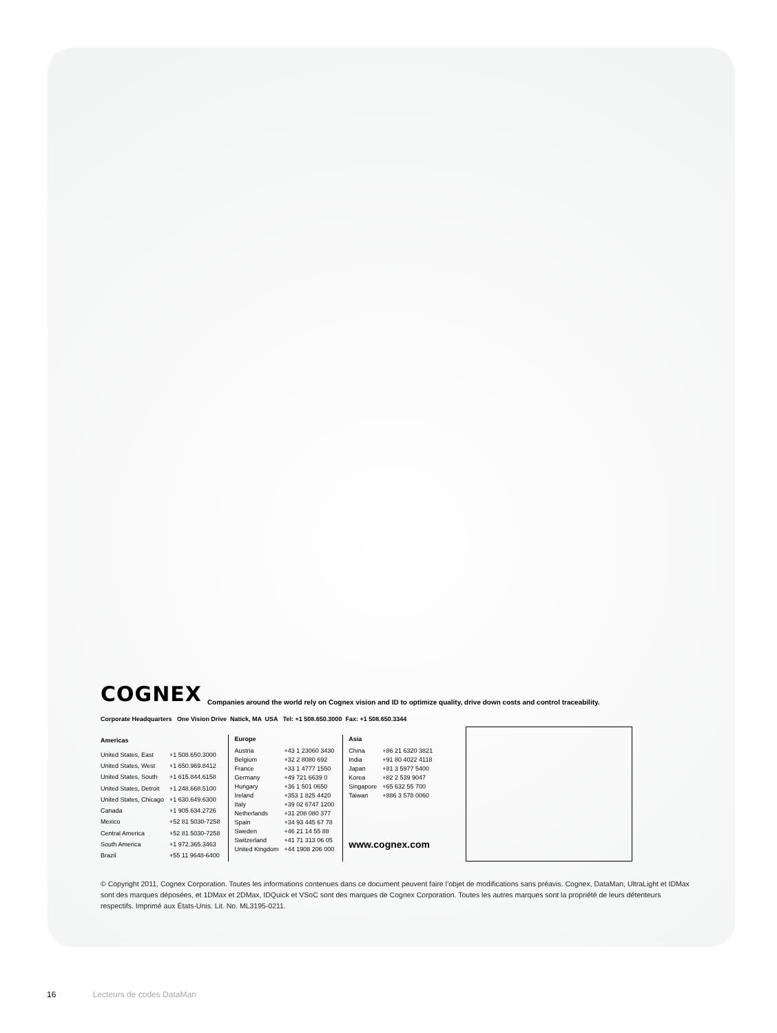COGNEX Companies around the world rely on Cognex vision and ID to optimize quality, drive down costs and control traceability.
Corporate Headquarters One Vision Drive Natick, MA USA Tel: +1 508.650.3000 Fax: +1 508.650.3344
| Americas | |
| --- | --- |
| United States, East | +1 508.650.3000 |
| United States, West | +1 650.969.8412 |
| United States, South | +1 615.844.6158 |
| United States, Detroit | +1 248.668.5100 |
| United States, Chicago | +1 630.649.6300 |
| Canada | +1 905.634.2726 |
| Mexico | +52 81 5030-7258 |
| Central America | +52 81 5030-7258 |
| South America | +1 972.365.3463 |
| Brazil | +55 11 9648-6400 |
| Europe | |
| --- | --- |
| Austria | +43 1 23060 3430 |
| Belgium | +32 2 8080 692 |
| France | +33 1 4777 1550 |
| Germany | +49 721 6639 0 |
| Hungary | +36 1 501 0650 |
| Ireland | +353 1 825 4420 |
| Italy | +39 02 6747 1200 |
| Netherlands | +31 208 080 377 |
| Spain | +34 93 445 67 78 |
| Sweden | +46 21 14 55 88 |
| Switzerland | +41 71 313 06 05 |
| United Kingdom | +44 1908 206 000 |
| Asia | |
| --- | --- |
| China | +86 21 6320 3821 |
| India | +91 80 4022 4118 |
| Japan | +81 3 5977 5400 |
| Korea | +82 2 539 9047 |
| Singapore | +65 632 55 700 |
| Taiwan | +886 3 578 0060 |
www.cognex.com
© Copyright 2011, Cognex Corporation. Toutes les informations contenues dans ce document peuvent faire l’objet de modifications sans préavis. Cognex, DataMan, UltraLight et IDMax sont des marques déposées, et 1DMax et 2DMax, IDQuick et VSoC sont des marques de Cognex Corporation. Toutes les autres marques sont la propriété de leurs détenteurs respectifs. Imprimé aux États-Unis. Lit. No. ML3195-0211.
16 Lecteurs de codes DataMan